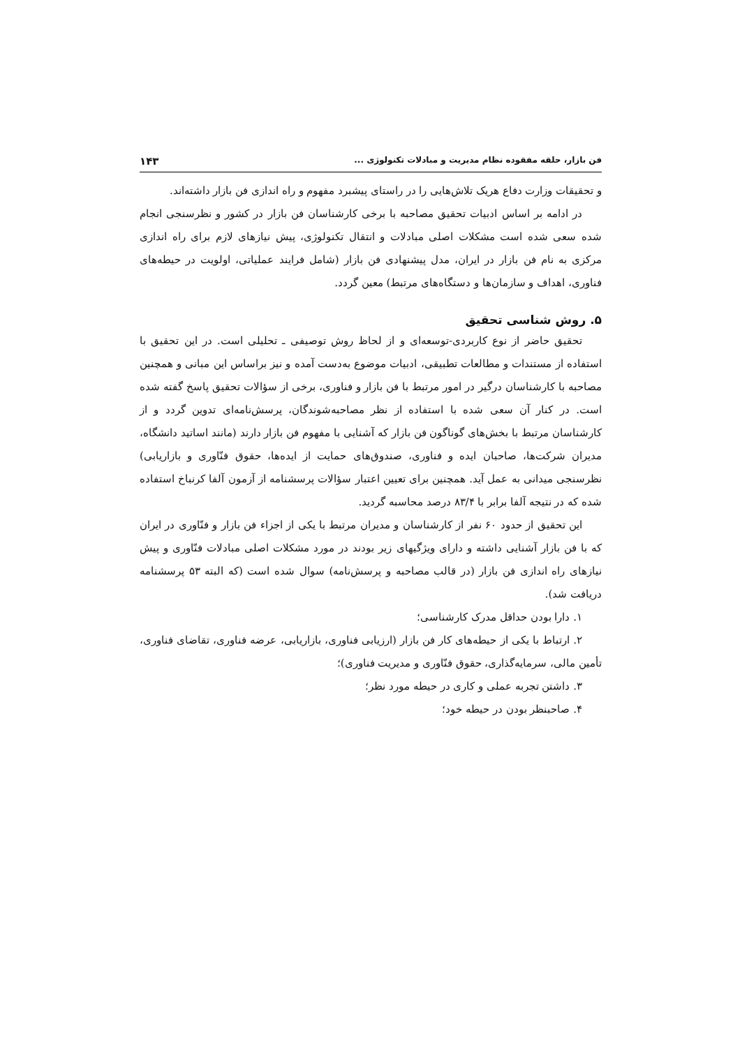فن بازار، حلقه مفقوده نظام مدیریت و مبادلات تکنولوژی ... ۱۴۳
و تحقیقات وزارت دفاع هریک تلاش‌هایی را در راستای پیشبرد مفهوم و راه اندازی فن بازار داشته‌اند.
در ادامه بر اساس ادبیات تحقیق مصاحبه با برخی کارشناسان فن بازار در کشور و نظرسنجی انجام شده سعی شده است مشکلات اصلی مبادلات و انتقال تکنولوژی، پیش نیازهای لازم برای راه اندازی مرکزی به نام فن بازار در ایران، مدل پیشنهادی فن بازار (شامل فرایند عملیاتی، اولویت در حیطه‌های فناوری، اهداف و سازمان‌ها و دستگاه‌های مرتبط) معین گردد.
۵. روش شناسی تحقیق
تحقیق حاضر از نوع کاربردی-توسعه‌ای و از لحاظ روش توصیفی ـ تحلیلی است. در این تحقیق با استفاده از مستندات و مطالعات تطبیقی، ادبیات موضوع به‌دست آمده و نیز براساس این مبانی و همچنین مصاحبه با کارشناسان درگیر در امور مرتبط با فن بازار و فناوری، برخی از سؤالات تحقیق پاسخ گفته شده است. در کنار آن سعی شده با استفاده از نظر مصاحبه‌شوندگان، پرسش‌نامه‌ای تدوین گردد و از کارشناسان مرتبط با بخش‌های گوناگون فن بازار که آشنایی با مفهوم فن بازار دارند (مانند اساتید دانشگاه، مدیران شرکت‌ها، صاحبان ایده و فناوری، صندوق‌های حمایت از ایده‌ها، حقوق فنّاوری و بازاریابی) نظرسنجی میدانی به عمل آید. همچنین برای تعیین اعتبار سؤالات پرسشنامه از آزمون آلفا کرنباخ استفاده شده که در نتیجه آلفا برابر با ۸۳/۴ درصد محاسبه گردید.
این تحقیق از حدود ۶۰ نفر از کارشناسان و مدیران مرتبط با یکی از اجزاء فن بازار و فنّاوری در ایران که با فن بازار آشنایی داشته و دارای ویژگیهای زیر بودند در مورد مشکلات اصلی مبادلات فنّاوری و پیش نیازهای راه اندازی فن بازار (در قالب مصاحبه و پرسش‌نامه) سوال شده است (که البته ۵۳ پرسشنامه دریافت شد).
۱. دارا بودن حداقل مدرک کارشناسی؛
۲. ارتباط با یکی از حیطه‌های کار فن بازار (ارزیابی فناوری، بازاریابی، عرضه فناوری، تقاضای فناوری، تأمین مالی، سرمایه‌گذاری، حقوق فنّاوری و مدیریت فناوری)؛
۳. داشتن تجربه عملی و کاری در حیطه مورد نظر؛
۴. صاحبنظر بودن در حیطه خود؛